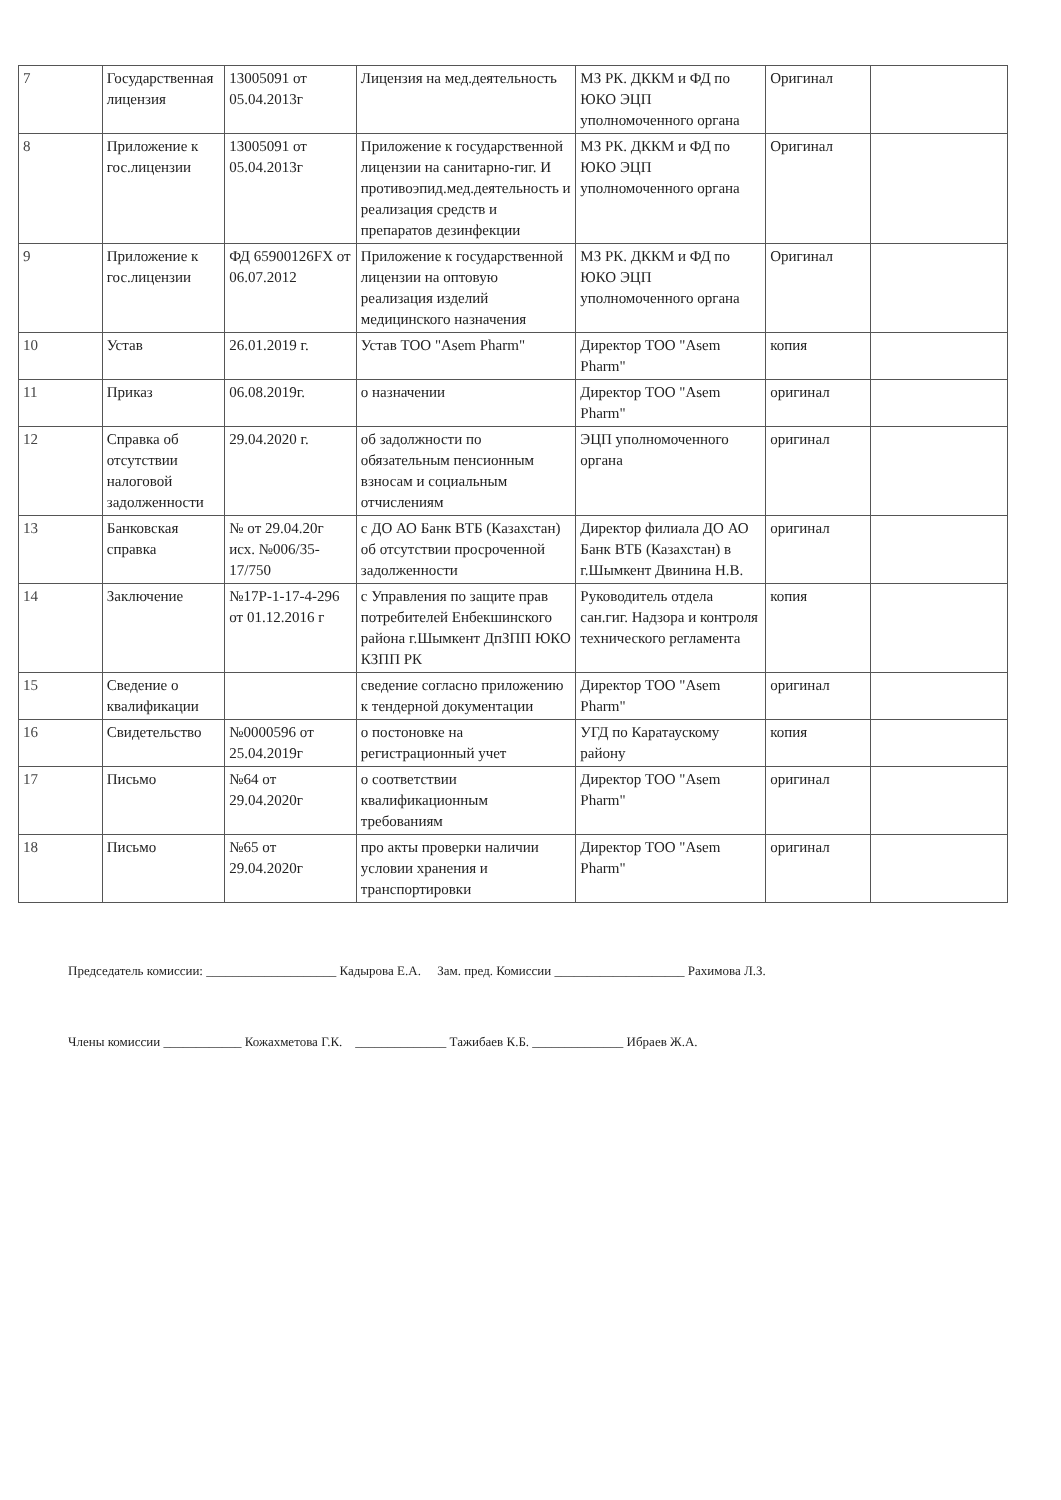| 7 | Государственная лицензия | 13005091 от 05.04.2013г | Лицензия на мед.деятельность | МЗ РК. ДККМ и ФД по ЮКО ЭЦП уполномоченного органа | Оригинал | |
| 8 | Приложение к гос.лицензии | 13005091 от 05.04.2013г | Приложение к государственной лицензии на санитарно-гиг. И противоэпид.мед.деятельность и реализация средств и препаратов дезинфекции | МЗ РК. ДККМ и ФД по ЮКО ЭЦП уполномоченного органа | Оригинал | |
| 9 | Приложение к гос.лицензии | ФД 65900126FX от 06.07.2012 | Приложение к государственной лицензии на оптовую реализация изделий медицинского назначения | МЗ РК. ДККМ и ФД по ЮКО ЭЦП уполномоченного органа | Оригинал | |
| 10 | Устав | 26.01.2019 г. | Устав ТОО "Asem Pharm" | Директор ТОО "Asem Pharm" | копия | |
| 11 | Приказ | 06.08.2019г. | о назначении | Директор ТОО "Asem Pharm" | оригинал | |
| 12 | Справка об отсутствии налоговой задолженности | 29.04.2020 г. | об задолжности по обязательным пенсионным взносам и социальным отчислениям | ЭЦП уполномоченного органа | оригинал | |
| 13 | Банковская справка | № от 29.04.20г исх. №006/35-17/750 | с ДО АО Банк ВТБ (Казахстан) об отсутствии просроченной задолженности | Директор филиала ДО АО Банк ВТБ (Казахстан) в г.Шымкент Двинина Н.В. | оригинал | |
| 14 | Заключение | №17Р-1-17-4-296 от 01.12.2016 г | с Управления по защите прав потребителей Енбекшинского района г.Шымкент ДпЗПП ЮКО КЗПП РК | Руководитель отдела сан.гиг. Надзора и контроля технического регламента | копия | |
| 15 | Сведение о квалификации | | сведение согласно приложению к тендерной документации | Директор ТОО "Asem Pharm" | оригинал | |
| 16 | Свидетельство | №0000596 от 25.04.2019г | о постоновке на регистрационный учет | УГД по Каратаускому району | копия | |
| 17 | Письмо | №64 от 29.04.2020г | о соответствии квалификационным требованиям | Директор ТОО "Asem Pharm" | оригинал | |
| 18 | Письмо | №65 от 29.04.2020г | про акты проверки наличии условии хранения и транспортировки | Директор ТОО "Asem Pharm" | оригинал | |
Председатель комиссии: ____________________ Кадырова Е.А. Зам. пред. Комиссии ____________________ Рахимова Л.З.
Члены комиссии ____________ Кожахметова Г.К. ______________ Тажибаев К.Б. ______________ Ибраев Ж.А.